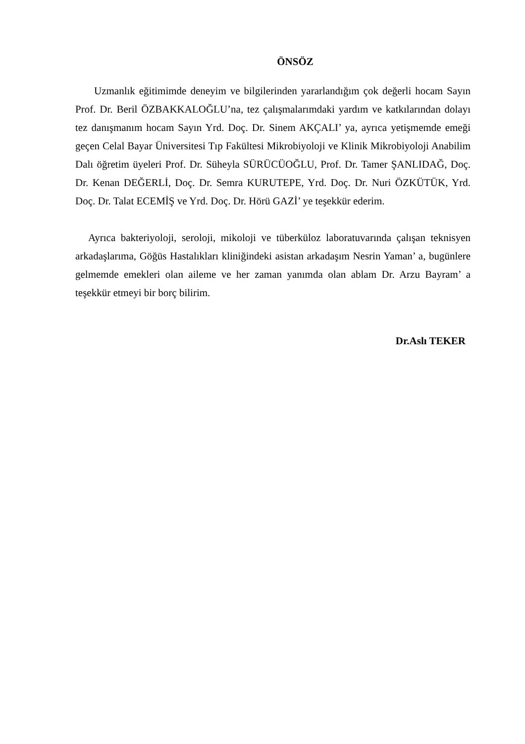ÖNSÖZ
Uzmanlık eğitimimde deneyim ve bilgilerinden yararlandığım çok değerli hocam Sayın Prof. Dr. Beril ÖZBAKKALOĞLU’na, tez çalışmalarımdaki yardım ve katkılarından dolayı tez danışmanım hocam Sayın Yrd. Doç. Dr. Sinem AKÇALI’ ya, ayrıca yetişmemde emeği geçen Celal Bayar Üniversitesi Tıp Fakültesi Mikrobiyoloji ve Klinik Mikrobiyoloji Anabilim Dalı öğretim üyeleri Prof. Dr. Süheyla SÜRÜCÜOĞLU, Prof. Dr. Tamer ŞANLIDAĞ, Doç. Dr. Kenan DEĞERLİ, Doç. Dr. Semra KURUTEPE, Yrd. Doç. Dr. Nuri ÖZKÜTÜK, Yrd. Doç. Dr. Talat ECEMİŞ ve Yrd. Doç. Dr. Hörü GAZİ’ ye teşekkür ederim.
Ayrıca bakteriyoloji, seroloji, mikoloji ve tüberküloz laboratuvarında çalışan teknisyen arkadaşlarıma, Göğüs Hastalıkları kliniğindeki asistan arkadaşım Nesrin Yaman’ a, bugünlere gelmemde emekleri olan aileme ve her zaman yanımda olan ablam Dr. Arzu Bayram’ a teşekkür etmeyi bir borç bilirim.
Dr.Aslı TEKER